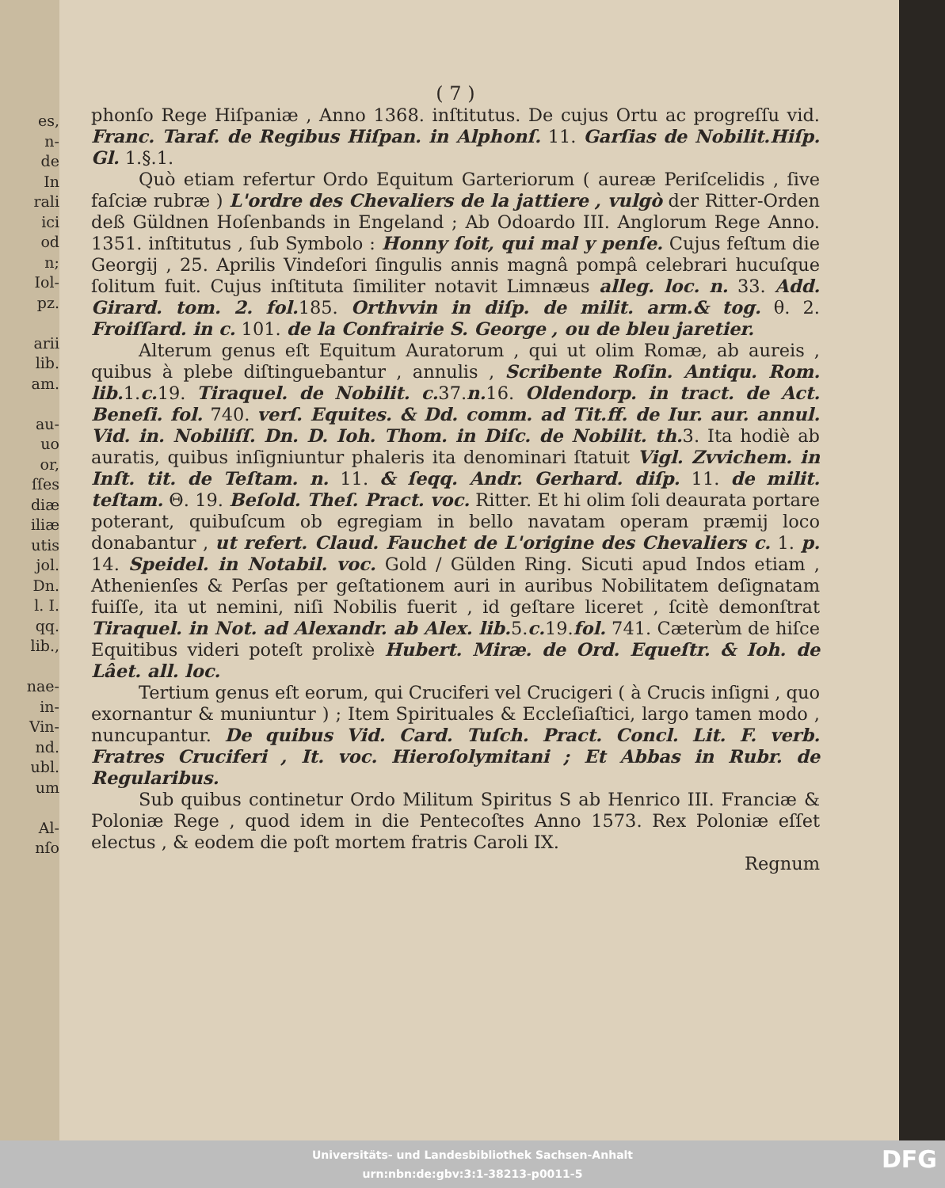es,
n-
de
In
rali
ici
od
n;
Iol-
pz.
arii
lib.
am.
au-
uo
or,
ſſes
diæ
iliæ
utis
jol.
Dn.
l. I.
qq.
lib.,
nae-
in-
Vin-
nd.
ubl.
um
Al-
nſo
( 7 )
phonſo Rege Hiſpaniæ , Anno 1368. inſtitutus. De cujus Ortu ac progreſſu vid. Franc. Taraf. de Regibus Hiſpan. in Alphonſ. 11. Garſias de Nobilit.Hiſp. Gl. 1.§.1.
Quò etiam refertur Ordo Equitum Garteriorum ( aureæ Periſcelidis , ſive faſciæ rubræ ) L'ordre des Chevaliers de la jattiere , vulgò der Ritter-Orden deß Güldnen Hoſenbands in Engeland ; Ab Odoardo III. Anglorum Rege Anno. 1351. inſtitutus , ſub Symbolo : Honny ſoit, qui mal y penſe. Cujus feſtum die Georgij , 25. Aprilis Vindeſori ſingulis annis magnâ pompâ celebrari hucuſque ſolitum fuit. Cujus inſtituta ſimiliter notavit Limnæus alleg. loc. n. 33. Add. Girard. tom. 2. fol. 185. Orthvvin in diſp. de milit. arm.& tog. θ. 2. Froiſſard. in c. 101. de la Confrairie S. George , ou de bleu jaretier.
Alterum genus eſt Equitum Auratorum , qui ut olim Romæ, ab aureis , quibus à plebe diſtinguebantur , annulis , Scribente Roſin. Antiqu. Rom. lib. 1.c. 19. Tiraquel. de Nobilit. c. 37.n. 16. Oldendorp. in tract. de Act. Beneſi. fol. 740. verſ. Equites. & Dd. comm. ad Tit.ff. de Iur. aur. annul. Vid. in. Nobiliſſ. Dn. D. Ioh. Thom. in Diſc. de Nobilit. th. 3. Ita hodiè ab auratis, quibus inſigniuntur phaleris ita denominari ſtatuit Vigl. Zvvichem. in Inſt. tit. de Teſtam. n. 11. & ſeqq. Andr. Gerhard. diſp. 11. de milit. teſtam. Θ. 19. Beſold. Theſ. Pract. voc. Ritter. Et hi olim ſoli deaurata portare poterant, quibuſcum ob egregiam in bello navatam operam præmij loco donabantur , ut refert. Claud. Fauchet de L'origine des Chevaliers c. 1. p. 14. Speidel. in Notabil. voc. Gold / Gülden Ring. Sicuti apud Indos etiam , Athenienſes & Perſas per geſtationem auri in auribus Nobilitatem deſignatam fuiſſe, ita ut nemini, niſi Nobilis fuerit , id geſtare liceret , ſcitè demonſtrat Tiraquel. in Not. ad Alexandr. ab Alex. lib. 5.c. 19.fol. 741. Cæterùm de hiſce Equitibus videri poteſt prolixè Hubert. Miræ. de Ord. Equeſtr. & Ioh. de Lâet. all. loc.
Tertium genus eſt eorum, qui Cruciferi vel Crucigeri ( à Crucis inſigni , quo exornantur & muniuntur ) ; Item Spirituales & Eccleſiaſtici, largo tamen modo , nuncupantur. De quibus Vid. Card. Tuſch. Pract. Concl. Lit. F. verb. Fratres Cruciferi , It. voc. Hieroſolymitani ; Et Abbas in Rubr. de Regularibus.
Sub quibus continetur Ordo Militum Spiritus S ab Henrico III. Franciæ & Poloniæ Rege , quod idem in die Pentecoſtes Anno 1573. Rex Poloniæ eſſet electus , & eodem die poſt mortem fratris Caroli IX.
Regnum
Universitäts- und Landesbibliothek Sachsen-Anhalt
urn:nbn:de:gbv:3:1-38213-p0011-5
DFG